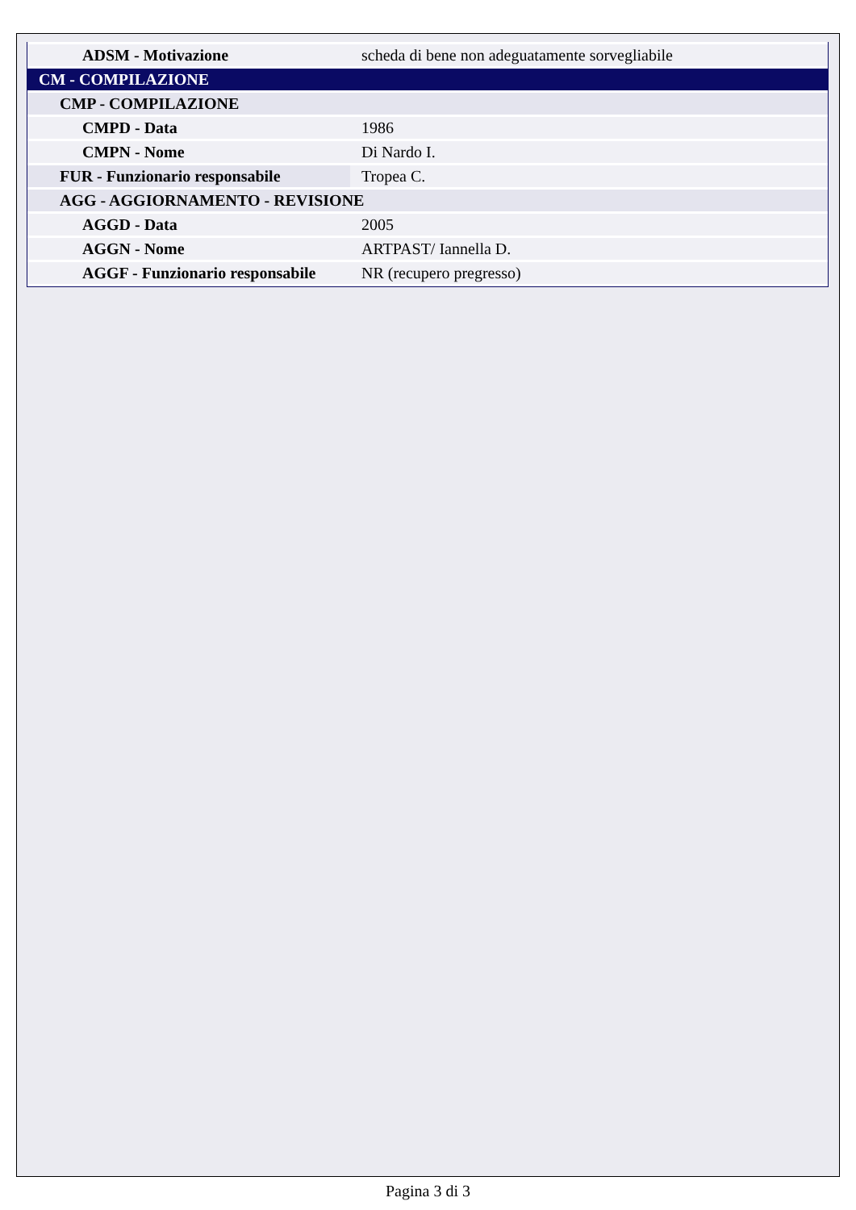| ADSM - Motivazione | scheda di bene non adeguatamente sorvegliabile |
| CM - COMPILAZIONE | |
| CMP - COMPILAZIONE | |
| CMPD - Data | 1986 |
| CMPN - Nome | Di Nardo I. |
| FUR - Funzionario responsabile | Tropea C. |
| AGG - AGGIORNAMENTO - REVISIONE | |
| AGGD - Data | 2005 |
| AGGN - Nome | ARTPAST/ Iannella D. |
| AGGF - Funzionario responsabile | NR (recupero pregresso) |
Pagina 3 di 3